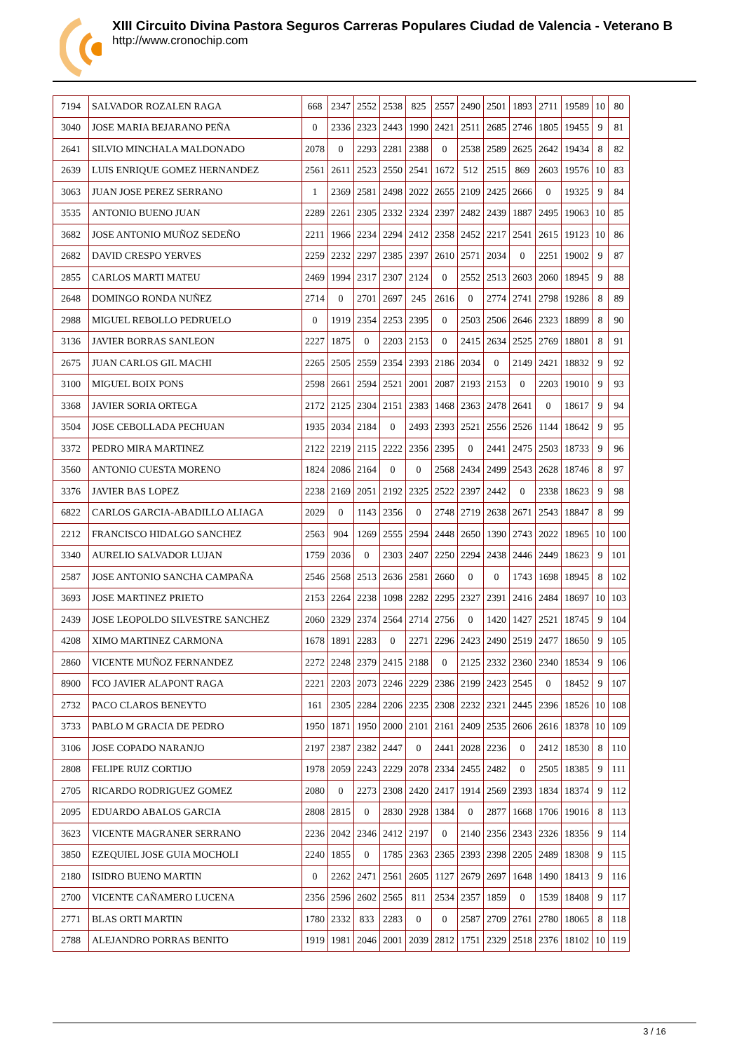XIII Circuito Divina Pastora Seguros Carreras Populares Ciudad de Valencia - Veterano B
http://www.cronochip.com
| 7194 | SALVADOR ROZALEN RAGA | 668 | 2347 | 2552 | 2538 | 825 | 2557 | 2490 | 2501 | 1893 | 2711 | 19589 | 10 | 80 |
| 3040 | JOSE MARIA BEJARANO PEÑA | 0 | 2336 | 2323 | 2443 | 1990 | 2421 | 2511 | 2685 | 2746 | 1805 | 19455 | 9 | 81 |
| 2641 | SILVIO MINCHALA MALDONADO | 2078 | 0 | 2293 | 2281 | 2388 | 0 | 2538 | 2589 | 2625 | 2642 | 19434 | 8 | 82 |
| 2639 | LUIS ENRIQUE GOMEZ HERNANDEZ | 2561 | 2611 | 2523 | 2550 | 2541 | 1672 | 512 | 2515 | 869 | 2603 | 19576 | 10 | 83 |
| 3063 | JUAN JOSE PEREZ SERRANO | 1 | 2369 | 2581 | 2498 | 2022 | 2655 | 2109 | 2425 | 2666 | 0 | 19325 | 9 | 84 |
| 3535 | ANTONIO BUENO JUAN | 2289 | 2261 | 2305 | 2332 | 2324 | 2397 | 2482 | 2439 | 1887 | 2495 | 19063 | 10 | 85 |
| 3682 | JOSE ANTONIO MUÑOZ SEDEÑO | 2211 | 1966 | 2234 | 2294 | 2412 | 2358 | 2452 | 2217 | 2541 | 2615 | 19123 | 10 | 86 |
| 2682 | DAVID CRESPO YERVES | 2259 | 2232 | 2297 | 2385 | 2397 | 2610 | 2571 | 2034 | 0 | 2251 | 19002 | 9 | 87 |
| 2855 | CARLOS MARTI MATEU | 2469 | 1994 | 2317 | 2307 | 2124 | 0 | 2552 | 2513 | 2603 | 2060 | 18945 | 9 | 88 |
| 2648 | DOMINGO RONDA NUÑEZ | 2714 | 0 | 2701 | 2697 | 245 | 2616 | 0 | 2774 | 2741 | 2798 | 19286 | 8 | 89 |
| 2988 | MIGUEL REBOLLO PEDRUELO | 0 | 1919 | 2354 | 2253 | 2395 | 0 | 2503 | 2506 | 2646 | 2323 | 18899 | 8 | 90 |
| 3136 | JAVIER BORRAS SANLEON | 2227 | 1875 | 0 | 2203 | 2153 | 0 | 2415 | 2634 | 2525 | 2769 | 18801 | 8 | 91 |
| 2675 | JUAN CARLOS GIL MACHI | 2265 | 2505 | 2559 | 2354 | 2393 | 2186 | 2034 | 0 | 2149 | 2421 | 18832 | 9 | 92 |
| 3100 | MIGUEL BOIX PONS | 2598 | 2661 | 2594 | 2521 | 2001 | 2087 | 2193 | 2153 | 0 | 2203 | 19010 | 9 | 93 |
| 3368 | JAVIER SORIA ORTEGA | 2172 | 2125 | 2304 | 2151 | 2383 | 1468 | 2363 | 2478 | 2641 | 0 | 18617 | 9 | 94 |
| 3504 | JOSE CEBOLLADA PECHUAN | 1935 | 2034 | 2184 | 0 | 2493 | 2393 | 2521 | 2556 | 2526 | 1144 | 18642 | 9 | 95 |
| 3372 | PEDRO MIRA MARTINEZ | 2122 | 2219 | 2115 | 2222 | 2356 | 2395 | 0 | 2441 | 2475 | 2503 | 18733 | 9 | 96 |
| 3560 | ANTONIO CUESTA MORENO | 1824 | 2086 | 2164 | 0 | 0 | 2568 | 2434 | 2499 | 2543 | 2628 | 18746 | 8 | 97 |
| 3376 | JAVIER BAS LOPEZ | 2238 | 2169 | 2051 | 2192 | 2325 | 2522 | 2397 | 2442 | 0 | 2338 | 18623 | 9 | 98 |
| 6822 | CARLOS GARCIA-ABADILLO ALIAGA | 2029 | 0 | 1143 | 2356 | 0 | 2748 | 2719 | 2638 | 2671 | 2543 | 18847 | 8 | 99 |
| 2212 | FRANCISCO HIDALGO SANCHEZ | 2563 | 904 | 1269 | 2555 | 2594 | 2448 | 2650 | 1390 | 2743 | 2022 | 18965 | 10 | 100 |
| 3340 | AURELIO SALVADOR LUJAN | 1759 | 2036 | 0 | 2303 | 2407 | 2250 | 2294 | 2438 | 2446 | 2449 | 18623 | 9 | 101 |
| 2587 | JOSE ANTONIO SANCHA CAMPAÑA | 2546 | 2568 | 2513 | 2636 | 2581 | 2660 | 0 | 0 | 1743 | 1698 | 18945 | 8 | 102 |
| 3693 | JOSE MARTINEZ PRIETO | 2153 | 2264 | 2238 | 1098 | 2282 | 2295 | 2327 | 2391 | 2416 | 2484 | 18697 | 10 | 103 |
| 2439 | JOSE LEOPOLDO SILVESTRE SANCHEZ | 2060 | 2329 | 2374 | 2564 | 2714 | 2756 | 0 | 1420 | 1427 | 2521 | 18745 | 9 | 104 |
| 4208 | XIMO MARTINEZ CARMONA | 1678 | 1891 | 2283 | 0 | 2271 | 2296 | 2423 | 2490 | 2519 | 2477 | 18650 | 9 | 105 |
| 2860 | VICENTE MUÑOZ FERNANDEZ | 2272 | 2248 | 2379 | 2415 | 2188 | 0 | 2125 | 2332 | 2360 | 2340 | 18534 | 9 | 106 |
| 8900 | FCO JAVIER ALAPONT RAGA | 2221 | 2203 | 2073 | 2246 | 2229 | 2386 | 2199 | 2423 | 2545 | 0 | 18452 | 9 | 107 |
| 2732 | PACO CLAROS BENEYTO | 161 | 2305 | 2284 | 2206 | 2235 | 2308 | 2232 | 2321 | 2445 | 2396 | 18526 | 10 | 108 |
| 3733 | PABLO M GRACIA DE PEDRO | 1950 | 1871 | 1950 | 2000 | 2101 | 2161 | 2409 | 2535 | 2606 | 2616 | 18378 | 10 | 109 |
| 3106 | JOSE COPADO NARANJO | 2197 | 2387 | 2382 | 2447 | 0 | 2441 | 2028 | 2236 | 0 | 2412 | 18530 | 8 | 110 |
| 2808 | FELIPE RUIZ CORTIJO | 1978 | 2059 | 2243 | 2229 | 2078 | 2334 | 2455 | 2482 | 0 | 2505 | 18385 | 9 | 111 |
| 2705 | RICARDO RODRIGUEZ GOMEZ | 2080 | 0 | 2273 | 2308 | 2420 | 2417 | 1914 | 2569 | 2393 | 1834 | 18374 | 9 | 112 |
| 2095 | EDUARDO ABALOS GARCIA | 2808 | 2815 | 0 | 2830 | 2928 | 1384 | 0 | 2877 | 1668 | 1706 | 19016 | 8 | 113 |
| 3623 | VICENTE MAGRANER SERRANO | 2236 | 2042 | 2346 | 2412 | 2197 | 0 | 2140 | 2356 | 2343 | 2326 | 18356 | 9 | 114 |
| 3850 | EZEQUIEL JOSE GUIA MOCHOLI | 2240 | 1855 | 0 | 1785 | 2363 | 2365 | 2393 | 2398 | 2205 | 2489 | 18308 | 9 | 115 |
| 2180 | ISIDRO BUENO MARTIN | 0 | 2262 | 2471 | 2561 | 2605 | 1127 | 2679 | 2697 | 1648 | 1490 | 18413 | 9 | 116 |
| 2700 | VICENTE CAÑAMERO LUCENA | 2356 | 2596 | 2602 | 2565 | 811 | 2534 | 2357 | 1859 | 0 | 1539 | 18408 | 9 | 117 |
| 2771 | BLAS ORTI MARTIN | 1780 | 2332 | 833 | 2283 | 0 | 0 | 2587 | 2709 | 2761 | 2780 | 18065 | 8 | 118 |
| 2788 | ALEJANDRO PORRAS BENITO | 1919 | 1981 | 2046 | 2001 | 2039 | 2812 | 1751 | 2329 | 2518 | 2376 | 18102 | 10 | 119 |
3 / 16